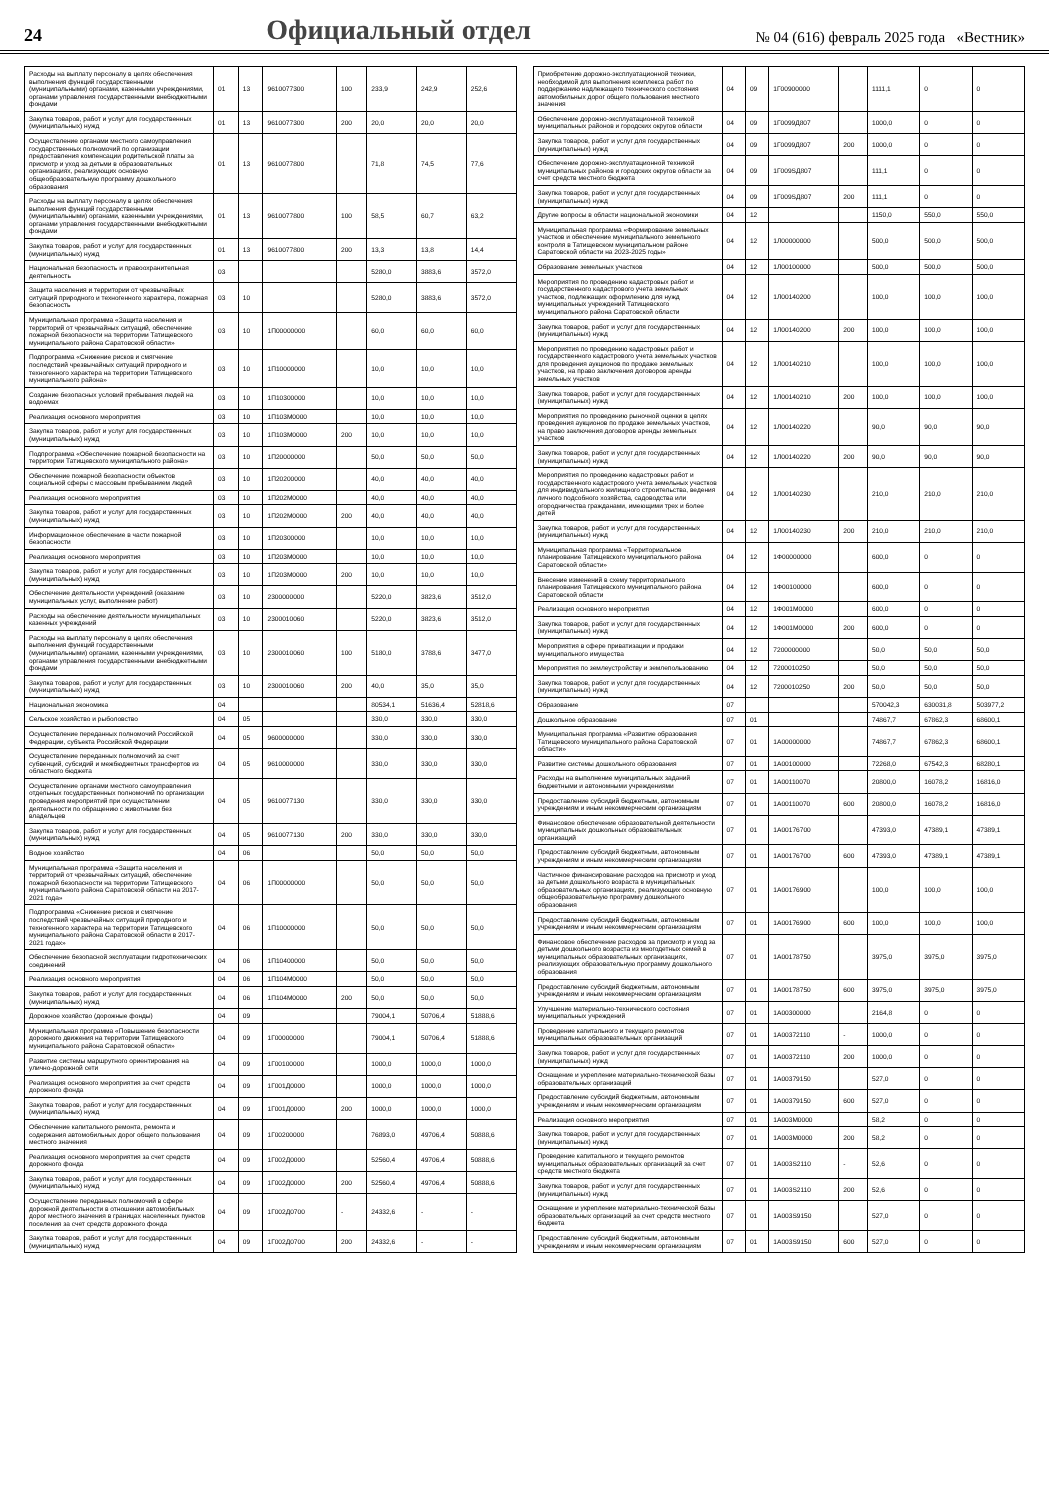24 Официальный отдел № 04 (616) февраль 2025 года «Вестник»
| Расходы на выплату персоналу в целях обеспечения выполнения функций государственными (муниципальными) органами, казенными учреждениями, органами управления государственными внебюджетными фондами | 01 | 13 | 9610077300 | 100 | 233,9 | 242,9 | 252,6 |
| Закупка товаров, работ и услуг для государственных (муниципальных) нужд | 01 | 13 | 9610077300 | 200 | 20,0 | 20,0 | 20,0 |
| Осуществление органами местного самоуправления государственных полномочий по организации предоставления компенсации родительской платы за присмотр и уход за детьми в образовательных организациях, реализующих основную общеобразовательную программу дошкольного образования | 01 | 13 | 9610077800 | | 71,8 | 74,5 | 77,6 |
| Расходы на выплату персоналу в целях обеспечения выполнения функций государственными (муниципальными) органами, казенными учреждениями, органами управления государственными внебюджетными фондами | 01 | 13 | 9610077800 | 100 | 58,5 | 60,7 | 63,2 |
| Закупка товаров, работ и услуг для государственных (муниципальных) нужд | 01 | 13 | 9610077800 | 200 | 13,3 | 13,8 | 14,4 |
| Национальная безопасность и правоохранительная деятельность | 03 | | | | 5280,0 | 3883,6 | 3572,0 |
| Защита населения и территории от чрезвычайных ситуаций природного и техногенного характера, пожарная безопасность | 03 | 10 | | | 5280,0 | 3883,6 | 3572,0 |
| Муниципальная программа «Защита населения и территорий от чрезвычайных ситуаций, обеспечение пожарной безопасности на территории Татищевского муниципального района Саратовской области» | 03 | 10 | 1П00000000 | | 60,0 | 60,0 | 60,0 |
| Подпрограмма «Снижение рисков и смягчение последствий чрезвычайных ситуаций природного и техногенного характера на территории Татищевского муниципального района» | 03 | 10 | 1П10000000 | | 10,0 | 10,0 | 10,0 |
| Создание безопасных условий пребывания людей на водоемах | 03 | 10 | 1П10300000 | | 10,0 | 10,0 | 10,0 |
| Реализация основного мероприятия | 03 | 10 | 1П103М0000 | | 10,0 | 10,0 | 10,0 |
| Закупка товаров, работ и услуг для государственных (муниципальных) нужд | 03 | 10 | 1П103М0000 | 200 | 10,0 | 10,0 | 10,0 |
| Подпрограмма «Обеспечение пожарной безопасности на территории Татищевского муниципального района» | 03 | 10 | 1П20000000 | | 50,0 | 50,0 | 50,0 |
| Обеспечение пожарной безопасности объектов социальной сферы с массовым пребыванием людей | 03 | 10 | 1П20200000 | | 40,0 | 40,0 | 40,0 |
| Реализация основного мероприятия | 03 | 10 | 1П202М0000 | | 40,0 | 40,0 | 40,0 |
| Закупка товаров, работ и услуг для государственных (муниципальных) нужд | 03 | 10 | 1П202М0000 | 200 | 40,0 | 40,0 | 40,0 |
| Информационное обеспечение в части пожарной безопасности | 03 | 10 | 1П20300000 | | 10,0 | 10,0 | 10,0 |
| Реализация основного мероприятия | 03 | 10 | 1П203М0000 | | 10,0 | 10,0 | 10,0 |
| Закупка товаров, работ и услуг для государственных (муниципальных) нужд | 03 | 10 | 1П203М0000 | 200 | 10,0 | 10,0 | 10,0 |
| Обеспечение деятельности учреждений (оказание муниципальных услуг, выполнение работ) | 03 | 10 | 2300000000 | | 5220,0 | 3823,6 | 3512,0 |
| Расходы на обеспечение деятельности муниципальных казенных учреждений | 03 | 10 | 2300010060 | | 5220,0 | 3823,6 | 3512,0 |
| Расходы на выплату персоналу в целях обеспечения выполнения функций государственными (муниципальными) органами, казенными учреждениями, органами управления государственными внебюджетными фондами | 03 | 10 | 2300010060 | 100 | 5180,0 | 3788,6 | 3477,0 |
| Закупка товаров, работ и услуг для государственных (муниципальных) нужд | 03 | 10 | 2300010060 | 200 | 40,0 | 35,0 | 35,0 |
| Национальная экономика | 04 | | | | 80534,1 | 51636,4 | 52818,6 |
| Сельское хозяйство и рыболовство | 04 | 05 | | | 330,0 | 330,0 | 330,0 |
| Осуществление переданных полномочий Российской Федерации, субъекта Российской Федерации | 04 | 05 | 9600000000 | | 330,0 | 330,0 | 330,0 |
| Осуществление переданных полномочий за счет субвенций, субсидий и межбюджетных трансфертов из областного бюджета | 04 | 05 | 9610000000 | | 330,0 | 330,0 | 330,0 |
| Осуществление органами местного самоуправления отдельных государственных полномочий по организации проведения мероприятий при осуществлении деятельности по обращению с животными без владельцев | 04 | 05 | 9610077130 | | 330,0 | 330,0 | 330,0 |
| Закупка товаров, работ и услуг для государственных (муниципальных) нужд | 04 | 05 | 9610077130 | 200 | 330,0 | 330,0 | 330,0 |
| Водное хозяйство | 04 | 06 | | | 50,0 | 50,0 | 50,0 |
| Муниципальная программа «Защита населения и территорий от чрезвычайных ситуаций, обеспечение пожарной безопасности на территории Татищевского муниципального района Саратовской области на 2017-2021 года» | 04 | 06 | 1П00000000 | | 50,0 | 50,0 | 50,0 |
| Подпрограмма «Снижение рисков и смягчение последствий чрезвычайных ситуаций природного и техногенного характера на территории Татищевского муниципального района Саратовской области в 2017-2021 годах» | 04 | 06 | 1П10000000 | | 50,0 | 50,0 | 50,0 |
| Обеспечение безопасной эксплуатации гидротехнических соединений | 04 | 06 | 1П10400000 | | 50,0 | 50,0 | 50,0 |
| Реализация основного мероприятия | 04 | 06 | 1П104М0000 | | 50,0 | 50,0 | 50,0 |
| Закупка товаров, работ и услуг для государственных (муниципальных) нужд | 04 | 06 | 1П104М0000 | 200 | 50,0 | 50,0 | 50,0 |
| Дорожное хозяйство (дорожные фонды) | 04 | 09 | | | 79004,1 | 50706,4 | 51888,6 |
| Муниципальная программа «Повышение безопасности дорожного движения на территории Татищевского муниципального района Саратовской области» | 04 | 09 | 1Г00000000 | | 79004,1 | 50706,4 | 51888,6 |
| Развитие системы маршрутного ориентирования на улично-дорожной сети | 04 | 09 | 1Г00100000 | | 1000,0 | 1000,0 | 1000,0 |
| Реализация основного мероприятия за счет средств дорожного фонда | 04 | 09 | 1Г001Д0000 | | 1000,0 | 1000,0 | 1000,0 |
| Закупка товаров, работ и услуг для государственных (муниципальных) нужд | 04 | 09 | 1Г001Д0000 | 200 | 1000,0 | 1000,0 | 1000,0 |
| Обеспечение капитального ремонта, ремонта и содержания автомобильных дорог общего пользования местного значения | 04 | 09 | 1Г00200000 | | 76893,0 | 49706,4 | 50888,6 |
| Реализация основного мероприятия за счет средств дорожного фонда | 04 | 09 | 1Г002Д0000 | | 52560,4 | 49706,4 | 50888,6 |
| Закупка товаров, работ и услуг для государственных (муниципальных) нужд | 04 | 09 | 1Г002Д0000 | 200 | 52560,4 | 49706,4 | 50888,6 |
| Осуществление переданных полномочий в сфере дорожной деятельности в отношении автомобильных дорог местного значения в границах населенных пунктов поселения за счет средств дорожного фонда | 04 | 09 | 1Г002Д0700 | - | 24332,6 | - | - |
| Закупка товаров, работ и услуг для государственных (муниципальных) нужд | 04 | 09 | 1Г002Д0700 | 200 | 24332,6 | - | - |
| Приобретение дорожно-эксплуатационной техники, необходимой для выполнения комплекса работ по поддержанию надлежащего технического состояния автомобильных дорог общего пользования местного значения | 04 | 09 | 1Г00900000 | | 1111,1 | 0 | 0 |
| Обеспечение дорожно-эксплуатационной техникой муниципальных районов и городских округов области | 04 | 09 | 1Г0099Д807 | | 1000,0 | 0 | 0 |
| Закупка товаров, работ и услуг для государственных (муниципальных) нужд | 04 | 09 | 1Г0099Д807 | 200 | 1000,0 | 0 | 0 |
| Обеспечение дорожно-эксплуатационной техникой муниципальных районов и городских округов области за счет средств местного бюджета | 04 | 09 | 1Г009SД807 | | 111,1 | 0 | 0 |
| Закупка товаров, работ и услуг для государственных (муниципальных) нужд | 04 | 09 | 1Г009SД807 | 200 | 111,1 | 0 | 0 |
| Другие вопросы в области национальной экономики | 04 | 12 | | | 1150,0 | 550,0 | 550,0 |
| Муниципальная программа «Формирование земельных участков и обеспечение муниципального земельного контроля в Татищевском муниципальном районе Саратовской области на 2023-2025 годы» | 04 | 12 | 1Л00000000 | | 500,0 | 500,0 | 500,0 |
| Образование земельных участков | 04 | 12 | 1Л00100000 | | 500,0 | 500,0 | 500,0 |
| Мероприятия по проведению кадастровых работ и государственного кадастрового учета земельных участков, подлежащих оформлению для нужд муниципальных учреждений Татищевского муниципального района Саратовской области | 04 | 12 | 1Л00140200 | | 100,0 | 100,0 | 100,0 |
| Закупка товаров, работ и услуг для государственных (муниципальных) нужд | 04 | 12 | 1Л00140200 | 200 | 100,0 | 100,0 | 100,0 |
| Мероприятия по проведению кадастровых работ и государственного кадастрового учета земельных участков для проведения аукционов по продаже земельных участков, на право заключения договоров аренды земельных участков | 04 | 12 | 1Л00140210 | | 100,0 | 100,0 | 100,0 |
| Закупка товаров, работ и услуг для государственных (муниципальных) нужд | 04 | 12 | 1Л00140210 | 200 | 100,0 | 100,0 | 100,0 |
| Мероприятия по проведению рыночной оценки в целях проведения аукционов по продаже земельных участков, на право заключения договоров аренды земельных участков | 04 | 12 | 1Л00140220 | | 90,0 | 90,0 | 90,0 |
| Закупка товаров, работ и услуг для государственных (муниципальных) нужд | 04 | 12 | 1Л00140220 | 200 | 90,0 | 90,0 | 90,0 |
| Мероприятия по проведению кадастровых работ и государственного кадастрового учета земельных участков для индивидуального жилищного строительства, ведения личного подсобного хозяйства, садоводства или огородничества гражданами, имеющими трех и более детей | 04 | 12 | 1Л00140230 | | 210,0 | 210,0 | 210,0 |
| Закупка товаров, работ и услуг для государственных (муниципальных) нужд | 04 | 12 | 1Л00140230 | 200 | 210,0 | 210,0 | 210,0 |
| Муниципальная программа «Территориальное планирование Татищевского муниципального района Саратовской области» | 04 | 12 | 1Ф00000000 | | 600,0 | 0 | 0 |
| Внесение изменений в схему территориального планирования Татищевского муниципального района Саратовской области | 04 | 12 | 1Ф00100000 | | 600,0 | 0 | 0 |
| Реализация основного мероприятия | 04 | 12 | 1Ф001М0000 | | 600,0 | 0 | 0 |
| Закупка товаров, работ и услуг для государственных (муниципальных) нужд | 04 | 12 | 1Ф001М0000 | 200 | 600,0 | 0 | 0 |
| Мероприятия в сфере приватизации и продажи муниципального имущества | 04 | 12 | 7200000000 | | 50,0 | 50,0 | 50,0 |
| Мероприятия по землеустройству и землепользованию | 04 | 12 | 7200010250 | | 50,0 | 50,0 | 50,0 |
| Закупка товаров, работ и услуг для государственных (муниципальных) нужд | 04 | 12 | 7200010250 | 200 | 50,0 | 50,0 | 50,0 |
| Образование | 07 | | | | 570042,3 | 630031,8 | 503977,2 |
| Дошкольное образование | 07 | 01 | | | 74867,7 | 67862,3 | 68600,1 |
| Муниципальная программа «Развитие образования Татищевского муниципального района Саратовской области» | 07 | 01 | 1А00000000 | | 74867,7 | 67862,3 | 68600,1 |
| Развитие системы дошкольного образования | 07 | 01 | 1А00100000 | | 72268,0 | 67542,3 | 68280,1 |
| Расходы на выполнение муниципальных заданий бюджетными и автономными учреждениями | 07 | 01 | 1А00110070 | | 20800,0 | 16078,2 | 16816,0 |
| Предоставление субсидий бюджетным, автономным учреждениям и иным некоммерческим организациям | 07 | 01 | 1А00110070 | 600 | 20800,0 | 16078,2 | 16816,0 |
| Финансовое обеспечение образовательной деятельности муниципальных дошкольных образовательных организаций | 07 | 01 | 1А00176700 | | 47393,0 | 47389,1 | 47389,1 |
| Предоставление субсидий бюджетным, автономным учреждениям и иным некоммерческим организациям | 07 | 01 | 1А00176700 | 600 | 47393,0 | 47389,1 | 47389,1 |
| Частичное финансирование расходов на присмотр и уход за детьми дошкольного возраста в муниципальных образовательных организациях, реализующих основную общеобразовательную программу дошкольного образования | 07 | 01 | 1А00176900 | | 100,0 | 100,0 | 100,0 |
| Предоставление субсидий бюджетным, автономным учреждениям и иным некоммерческим организациям | 07 | 01 | 1А00176900 | 600 | 100,0 | 100,0 | 100,0 |
| Финансовое обеспечение расходов за присмотр и уход за детьми дошкольного возраста из многодетных семей в муниципальных образовательных организациях, реализующих образовательную программу дошкольного образования | 07 | 01 | 1А00178750 | | 3975,0 | 3975,0 | 3975,0 |
| Предоставление субсидий бюджетным, автономным учреждениям и иным некоммерческим организациям | 07 | 01 | 1А00178750 | 600 | 3975,0 | 3975,0 | 3975,0 |
| Улучшение материально-технического состояния муниципальных учреждений | 07 | 01 | 1А00300000 | | 2164,8 | 0 | 0 |
| Проведение капитального и текущего ремонтов муниципальных образовательных организаций | 07 | 01 | 1А00372110 | - | 1000,0 | 0 | 0 |
| Закупка товаров, работ и услуг для государственных (муниципальных) нужд | 07 | 01 | 1А00372110 | 200 | 1000,0 | 0 | 0 |
| Оснащение и укрепление материально-технической базы образовательных организаций | 07 | 01 | 1А00379150 | | 527,0 | 0 | 0 |
| Предоставление субсидий бюджетным, автономным учреждениям и иным некоммерческим организациям | 07 | 01 | 1А00379150 | 600 | 527,0 | 0 | 0 |
| Реализация основного мероприятия | 07 | 01 | 1А003М0000 | | 58,2 | 0 | 0 |
| Закупка товаров, работ и услуг для государственных (муниципальных) нужд | 07 | 01 | 1А003М0000 | 200 | 58,2 | 0 | 0 |
| Проведение капитального и текущего ремонтов муниципальных образовательных организаций за счет средств местного бюджета | 07 | 01 | 1А003S2110 | - | 52,6 | 0 | 0 |
| Закупка товаров, работ и услуг для государственных (муниципальных) нужд | 07 | 01 | 1А003S2110 | 200 | 52,6 | 0 | 0 |
| Оснащение и укрепление материально-технической базы образовательных организаций за счет средств местного бюджета | 07 | 01 | 1А003S9150 | | 527,0 | 0 | 0 |
| Предоставление субсидий бюджетным, автономным учреждениям и иным некоммерческим организациям | 07 | 01 | 1А003S9150 | 600 | 527,0 | 0 | 0 |